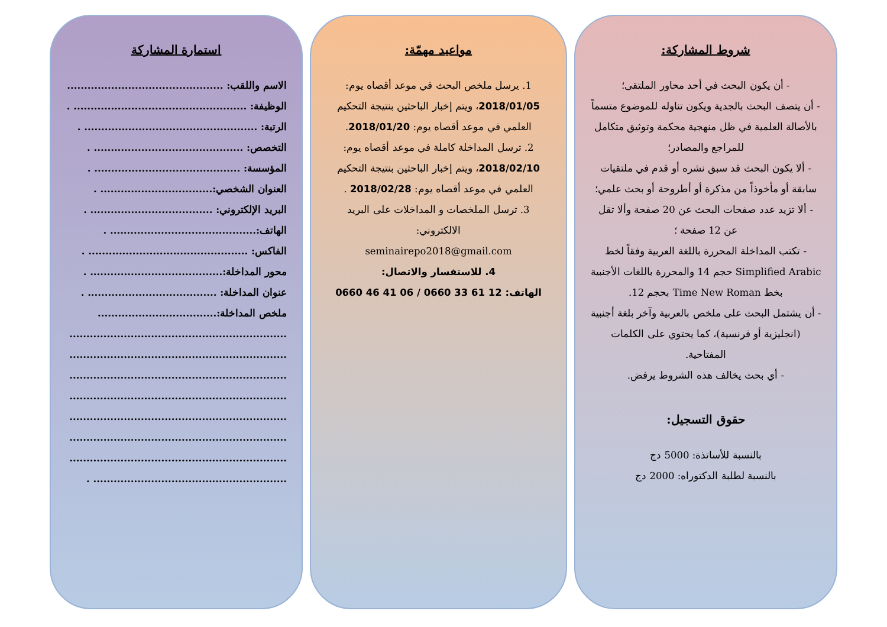شروط المشاركة:
- أن يكون البحث في أحد محاور الملتقى؛
- أن يتصف البحث بالجدية ويكون تناوله للموضوع متسماً بالأصالة العلمية في ظل منهجية محكمة وتوثيق متكامل للمراجع والمصادر؛
- ألا يكون البحث قد سبق نشره أو قدم في ملتقيات سابقة أو مأخوذاً من مذكرة أو أطروحة أو بحث علمي؛
- ألا تزيد عدد صفحات البحث عن 20 صفحة وألا تقل عن 12 صفحة ؛
- تكتب المداخلة المحررة باللغة العربية وفقاً لخط Simplified Arabic حجم 14 والمحررة باللغات الأجنبية بخط Time New Roman بحجم 12.
- أن يشتمل البحث على ملخص بالعربية وآخر بلغة أجنبية (انجليزية أو فرنسية)، كما يحتوي على الكلمات المفتاحية.
- أي بحث يخالف هذه الشروط يرفض.
حقوق التسجيل:
بالنسبة للأساتذة: 5000 دج
بالنسبة لطلبة الدكتوراه: 2000 دج
مواعيد مهمّة:
1. يرسل ملخص البحث في موعد أقصاه يوم: 2018/01/05، ويتم إخبار الباحثين بنتيجة التحكيم العلمي في موعد أقصاه يوم: 2018/01/20.
2. ترسل المداخلة كاملة في موعد أقصاه يوم: 2018/02/10، ويتم إخبار الباحثين بنتيجة التحكيم العلمي في موعد أقصاه يوم: 2018/02/28 .
3. ترسل الملخصات و المداخلات على البريد الالكتروني:
seminairepo2018@gmail.com
4. للاستفسار والاتصال:
الهاتف: 0660 46 41 06 / 0660 33 61 12
استمارة المشاركة
الاسم واللقب: .............................................. .
الوظيفة: ................................................... .
الرتبة: ................................................... .
التخصص: ............................................ .
المؤسسة: ........................................... .
العنوان الشخصي:................................. .
البريد الإلكتروني: .................................... .
الهاتف:........................................... .
الفاكس: ............................................... .
محور المداخلة:....................................... .
عنوان المداخلة: ...................................... .
ملخص المداخلة:...................................
................................................................
................................................................
................................................................
................................................................
................................................................
................................................................
................................................................
......................................................... .